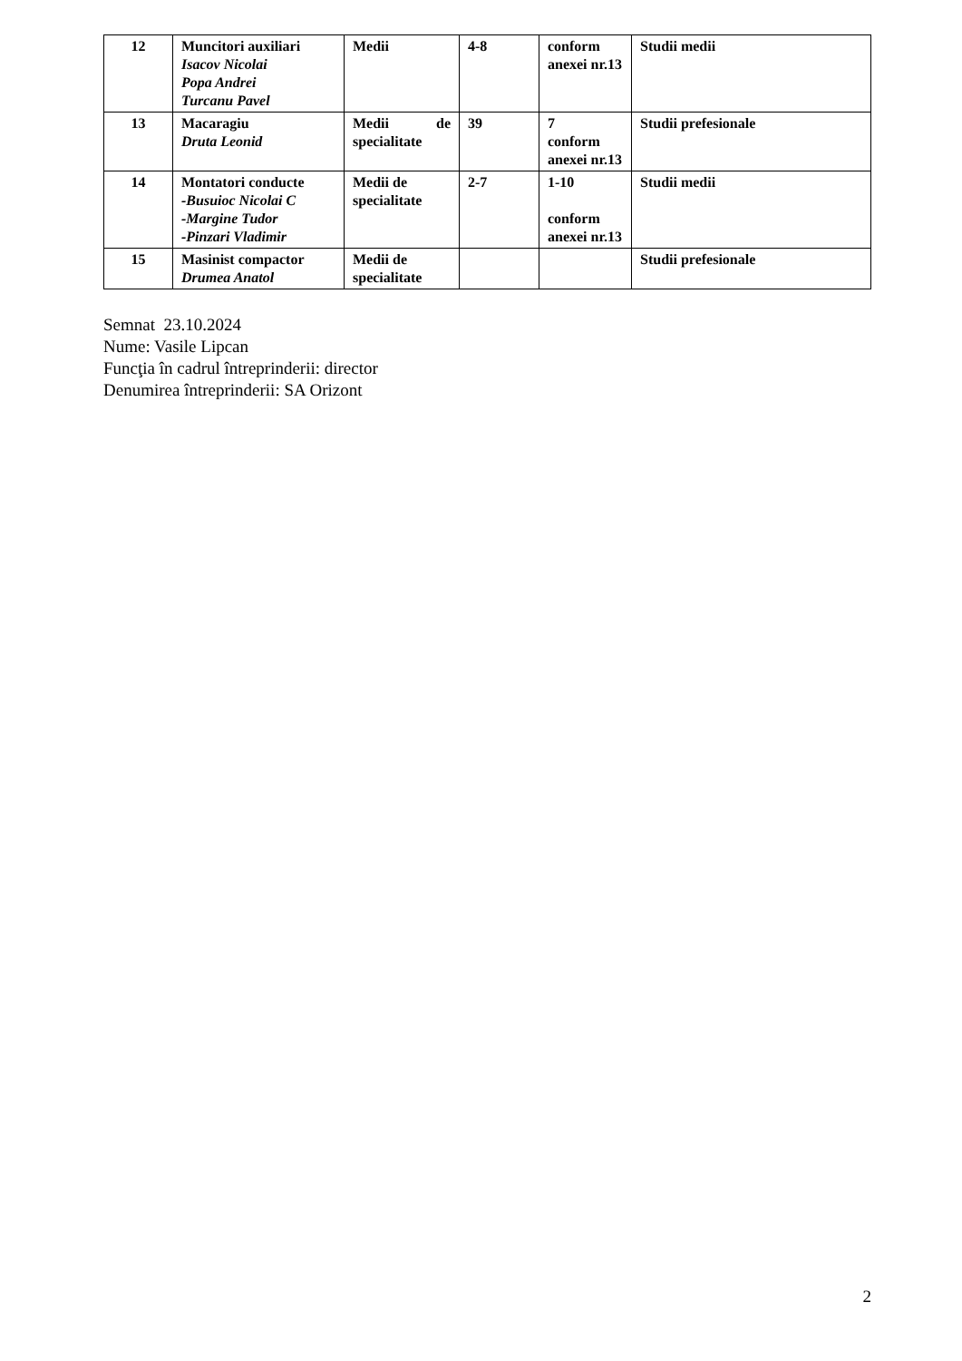| 12 | Muncitori auxiliari Isacov Nicolai Popa Andrei Turcanu Pavel | Medii | 4-8 | conform anexei nr.13 | Studii medii |
| 13 | Macaragiu Druta Leonid | Medii de specialitate | 39 | 7 conform anexei nr.13 | Studii prefesionale |
| 14 | Montatori conducte -Busuioc Nicolai C -Margine Tudor -Pinzari Vladimir | Medii de specialitate | 2-7 | 1-10 conform anexei nr.13 | Studii medii |
| 15 | Masinist compactor Drumea Anatol | Medii de specialitate | | | Studii prefesionale |
Semnat 23.10.2024
Nume: Vasile Lipcan
Funcţia în cadrul întreprinderii: director
Denumirea întreprinderii: SA Orizont
2